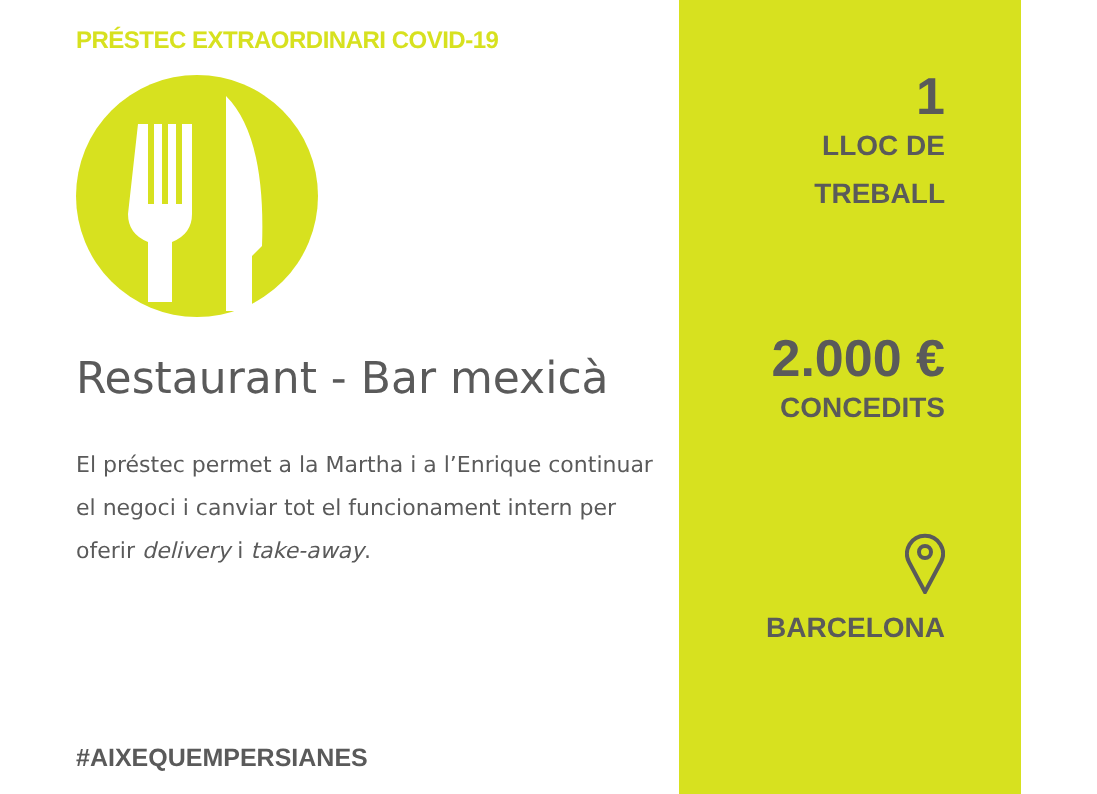PRÉSTEC EXTRAORDINARI COVID-19
Restaurant - Bar mexicà
El préstec permet a la Martha i a l’Enrique continuar el negoci i canviar tot el funcionament intern per oferir delivery i take-away.
#AIXEQUEMPERSIANES
1
LLOC DE
TREBALL
2.000 €
CONCEDITS
BARCELONA